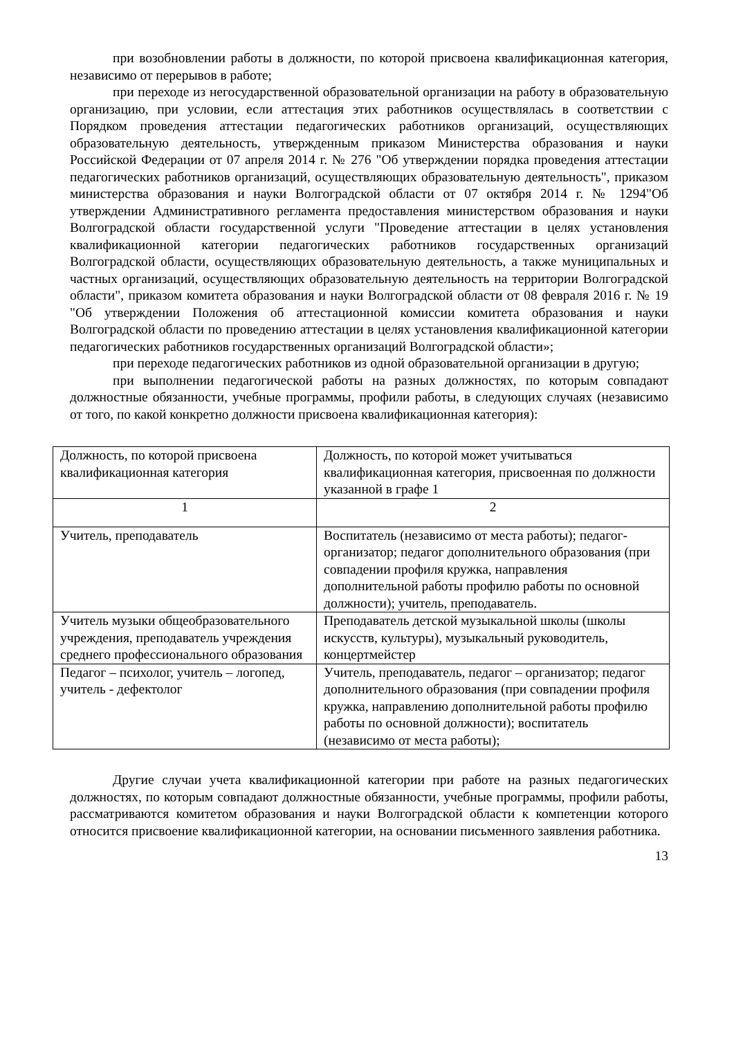при возобновлении работы в должности, по которой присвоена квалификационная категория, независимо от перерывов в работе;
при переходе из негосударственной образовательной организации на работу в образовательную организацию, при условии, если аттестация этих работников осуществлялась в соответствии с Порядком проведения аттестации педагогических работников организаций, осуществляющих образовательную деятельность, утвержденным приказом Министерства образования и науки Российской Федерации от 07 апреля 2014 г. № 276 "Об утверждении порядка проведения аттестации педагогических работников организаций, осуществляющих образовательную деятельность", приказом министерства образования и науки Волгоградской области от 07 октября 2014 г. № 1294"Об утверждении Административного регламента предоставления министерством образования и науки Волгоградской области государственной услуги "Проведение аттестации в целях установления квалификационной категории педагогических работников государственных организаций Волгоградской области, осуществляющих образовательную деятельность, а также муниципальных и частных организаций, осуществляющих образовательную деятельность на территории Волгоградской области", приказом комитета образования и науки Волгоградской области от 08 февраля 2016 г. № 19 "Об утверждении Положения об аттестационной комиссии комитета образования и науки Волгоградской области по проведению аттестации в целях установления квалификационной категории педагогических работников государственных организаций Волгоградской области»;
при переходе педагогических работников из одной образовательной организации в другую;
при выполнении педагогической работы на разных должностях, по которым совпадают должностные обязанности, учебные программы, профили работы, в следующих случаях (независимо от того, по какой конкретно должности присвоена квалификационная категория):
| Должность, по которой присвоена квалификационная категория | Должность, по которой может учитываться квалификационная категория, присвоенная по должности указанной в графе 1 |
| 1 | 2 |
| Учитель, преподаватель | Воспитатель (независимо от места работы); педагог-организатор; педагог дополнительного образования (при совпадении профиля кружка, направления дополнительной работы профилю работы по основной должности); учитель, преподаватель. |
| Учитель музыки общеобразовательного учреждения, преподаватель учреждения среднего профессионального образования | Преподаватель детской музыкальной школы (школы искусств, культуры), музыкальный руководитель, концертмейстер |
| Педагог – психолог, учитель – логопед, учитель - дефектолог | Учитель, преподаватель, педагог – организатор; педагог дополнительного образования (при совпадении профиля кружка, направлению дополнительной работы профилю работы по основной должности); воспитатель (независимо от места работы); |
Другие случаи учета квалификационной категории при работе на разных педагогических должностях, по которым совпадают должностные обязанности, учебные программы, профили работы, рассматриваются комитетом образования и науки Волгоградской области к компетенции которого относится присвоение квалификационной категории, на основании письменного заявления работника.
13